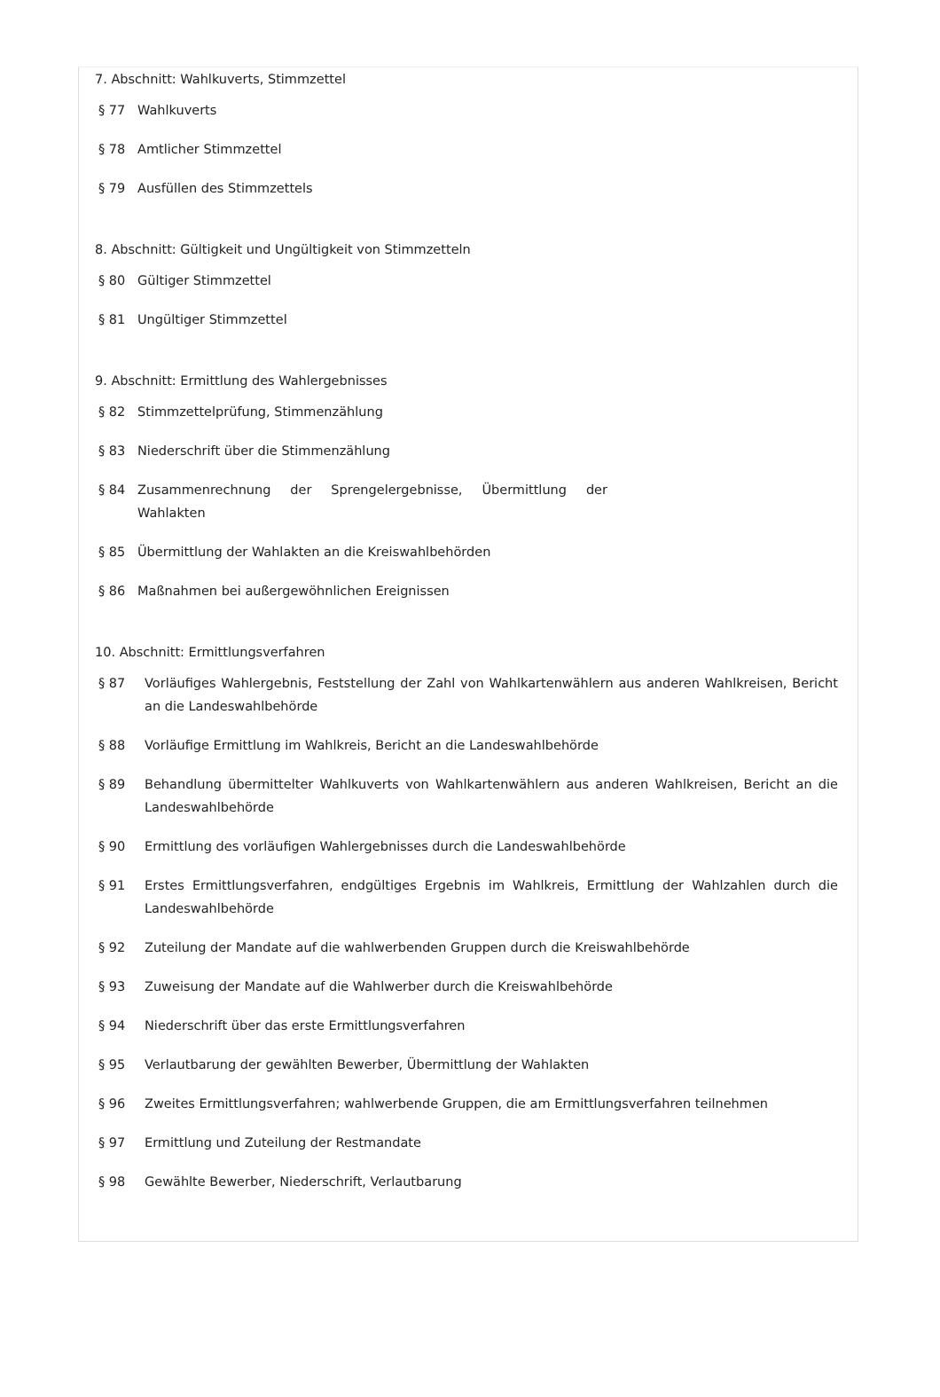7. Abschnitt: Wahlkuverts, Stimmzettel
§ 77 Wahlkuverts
§ 78 Amtlicher Stimmzettel
§ 79 Ausfüllen des Stimmzettels
8. Abschnitt: Gültigkeit und Ungültigkeit von Stimmzetteln
§ 80 Gültiger Stimmzettel
§ 81 Ungültiger Stimmzettel
9. Abschnitt: Ermittlung des Wahlergebnisses
§ 82 Stimmzettelprüfung, Stimmenzählung
§ 83 Niederschrift über die Stimmenzählung
§ 84 Zusammenrechnung der Sprengelergebnisse, Übermittlung der Wahlakten
§ 85 Übermittlung der Wahlakten an die Kreiswahlbehörden
§ 86 Maßnahmen bei außergewöhnlichen Ereignissen
10. Abschnitt: Ermittlungsverfahren
§ 87 Vorläufiges Wahlergebnis, Feststellung der Zahl von Wahlkartenwählern aus anderen Wahlkreisen, Bericht an die Landeswahlbehörde
§ 88 Vorläufige Ermittlung im Wahlkreis, Bericht an die Landeswahlbehörde
§ 89 Behandlung übermittelter Wahlkuverts von Wahlkartenwählern aus anderen Wahlkreisen, Bericht an die Landeswahlbehörde
§ 90 Ermittlung des vorläufigen Wahlergebnisses durch die Landeswahlbehörde
§ 91 Erstes Ermittlungsverfahren, endgültiges Ergebnis im Wahlkreis, Ermittlung der Wahlzahlen durch die Landeswahlbehörde
§ 92 Zuteilung der Mandate auf die wahlwerbenden Gruppen durch die Kreiswahlbehörde
§ 93 Zuweisung der Mandate auf die Wahlwerber durch die Kreiswahlbehörde
§ 94 Niederschrift über das erste Ermittlungsverfahren
§ 95 Verlautbarung der gewählten Bewerber, Übermittlung der Wahlakten
§ 96 Zweites Ermittlungsverfahren; wahlwerbende Gruppen, die am Ermittlungsverfahren teilnehmen
§ 97 Ermittlung und Zuteilung der Restmandate
§ 98 Gewählte Bewerber, Niederschrift, Verlautbarung